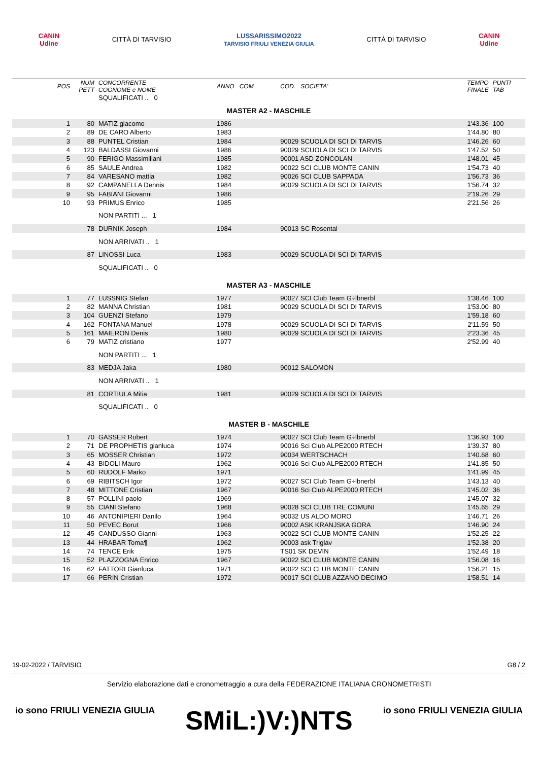CANIN
Udine CITTÀ DI TARVISIO LUSSARISSIMO2022
TARVISIO FRIULI VENEZIA GIULIA CITTÀ DI TARVISIO CANIN
Udine
| POS | NUM PETT | CONCORRENTE COGNOME e NOME | ANNO COM | COD. SOCIETA' | | TEMPO FINALE | PUNTI TAB |
| --- | --- | --- | --- | --- | --- | --- | --- |
| | | SQUALIFICATI .. 0 | | | | | |
| MASTER A2 - MASCHILE | | | | | | | |
| 1 | 80 | MATIZ giacomo | 1986 | | | 1'43.36 | 100 |
| 2 | 89 | DE CARO Alberto | 1983 | | | 1'44.80 | 80 |
| 3 | 88 | PUNTEL Cristian | 1984 | 90029 SCUOLA DI SCI DI TARVIS | | 1'46.26 | 60 |
| 4 | 123 | BALDASSI Giovanni | 1986 | 90029 SCUOLA DI SCI DI TARVIS | | 1'47.52 | 50 |
| 5 | 90 | FERIGO Massimiliani | 1985 | 90001 ASD ZONCOLAN | | 1'48.01 | 45 |
| 6 | 85 | SAULE Andrea | 1982 | 90022 SCI CLUB MONTE CANIN | | 1'54.73 | 40 |
| 7 | 84 | VARESANO mattia | 1982 | 90026 SCI CLUB SAPPADA | | 1'56.73 | 36 |
| 8 | 92 | CAMPANELLA Dennis | 1984 | 90029 SCUOLA DI SCI DI TARVIS | | 1'56.74 | 32 |
| 9 | 95 | FABIANI Giovanni | 1986 | | | 2'19.26 | 29 |
| 10 | 93 | PRIMUS Enrico | 1985 | | | 2'21.56 | 26 |
| | | NON PARTITI ... 1 | | | | | |
| | 78 | DURNIK Joseph | 1984 | 90013 SC Rosental | | | |
| | | NON ARRIVATI .. 1 | | | | | |
| | 87 | LINOSSI Luca | 1983 | 90029 SCUOLA DI SCI DI TARVIS | | | |
| | | SQUALIFICATI .. 0 | | | | | |
| MASTER A3 - MASCHILE | | | | | | | |
| 1 | 77 | LUSSNIG Stefan | 1977 | 90027 SCI Club Team G÷lbnerbl | | 1'38.46 | 100 |
| 2 | 82 | MANNA Christian | 1981 | 90029 SCUOLA DI SCI DI TARVIS | | 1'53.00 | 80 |
| 3 | 104 | GUENZI Stefano | 1979 | | | 1'59.18 | 60 |
| 4 | 162 | FONTANA Manuel | 1978 | 90029 SCUOLA DI SCI DI TARVIS | | 2'11.59 | 50 |
| 5 | 161 | MAIERON Denis | 1980 | 90029 SCUOLA DI SCI DI TARVIS | | 2'23.36 | 45 |
| 6 | 79 | MATIZ cristiano | 1977 | | | 2'52.99 | 40 |
| | | NON PARTITI ... 1 | | | | | |
| | 83 | MEDJA Jaka | 1980 | 90012 SALOMON | | | |
| | | NON ARRIVATI .. 1 | | | | | |
| | 81 | CORTIULA Mitia | 1981 | 90029 SCUOLA DI SCI DI TARVIS | | | |
| | | SQUALIFICATI .. 0 | | | | | |
| MASTER B - MASCHILE | | | | | | | |
| 1 | 70 | GASSER Robert | 1974 | 90027 SCI Club Team G÷lbnerbl | | 1'36.93 | 100 |
| 2 | 71 | DE PROPHETIS gianluca | 1974 | 90016 Sci Club ALPE2000 RTECH | | 1'39.37 | 80 |
| 3 | 65 | MOSSER Christian | 1972 | 90034 WERTSCHACH | | 1'40.68 | 60 |
| 4 | 43 | BIDOLI Mauro | 1962 | 90016 Sci Club ALPE2000 RTECH | | 1'41.85 | 50 |
| 5 | 60 | RUDOLF Marko | 1971 | | | 1'41.99 | 45 |
| 6 | 69 | RIBITSCH Igor | 1972 | 90027 SCI Club Team G÷lbnerbl | | 1'43.13 | 40 |
| 7 | 48 | MITTONE Cristian | 1967 | 90016 Sci Club ALPE2000 RTECH | | 1'45.02 | 36 |
| 8 | 57 | POLLINI paolo | 1969 | | | 1'45.07 | 32 |
| 9 | 55 | CIANI Stefano | 1968 | 90028 SCI CLUB TRE COMUNI | | 1'45.65 | 29 |
| 10 | 46 | ANTONIPIERI Danilo | 1964 | 90032 US ALDO MORO | | 1'46.71 | 26 |
| 11 | 50 | PEVEC Borut | 1966 | 90002 ASK KRANJSKA GORA | | 1'46.90 | 24 |
| 12 | 45 | CANDUSSO Gianni | 1963 | 90022 SCI CLUB MONTE CANIN | | 1'52.25 | 22 |
| 13 | 44 | HRABAR Toma¶ | 1962 | 90003 ask Triglav | | 1'52.38 | 20 |
| 14 | 74 | TENCE Erik | 1975 | TS01 SK DEVIN | | 1'52.49 | 18 |
| 15 | 52 | PLAZZOGNA Enrico | 1967 | 90022 SCI CLUB MONTE CANIN | | 1'56.08 | 16 |
| 16 | 62 | FATTORI Gianluca | 1971 | 90022 SCI CLUB MONTE CANIN | | 1'56.21 | 15 |
| 17 | 66 | PERIN Cristian | 1972 | 90017 SCI CLUB AZZANO DECIMO | | 1'58.51 | 14 |
19-02-2022 / TARVISIO G8 / 2
Servizio elaborazione dati e cronometraggio a cura della FEDERAZIONE ITALIANA CRONOMETRISTI
io sono FRIULI VENEZIA GIULIA SMiL:)V:)NTS io sono FRIULI VENEZIA GIULIA